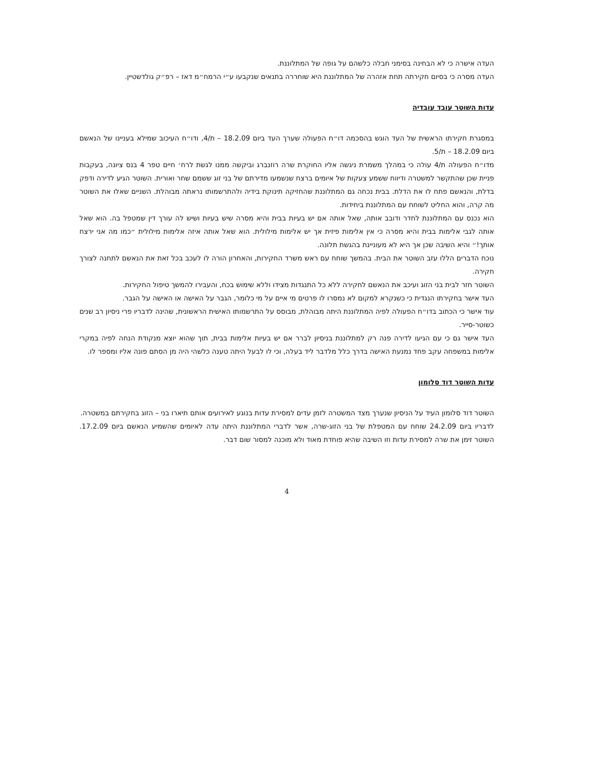העדה אישרה כי לא הבחינה בסימני חבלה כלשהם על גופה של המתלוננת.
העדה מסרה כי בסיום חקירתה תחת אזהרה של המתלוננת היא שוחררה בתנאים שנקבעו ע״י הרמח״מ דאז – רפ״ק גולדשטיין.
עדות השוטר עובד עובדיה
במסגרת חקירתו הראשית של העד הוגש בהסכמה דו״ח הפעולה שערך העד ביום 18.2.09 – ת/4, ודו״ח העיכוב שמילא בעניינו של הנאשם ביום 18.2.09 – ת/5.
מדו״ח הפעולה ת/4 עולה כי במהלך משמרת ניגשה אליו החוקרת שרה רוזנברג וביקשה ממנו לגשת לרח׳ חיים טפר 4 בנס ציונה, בעקבות פניית שכן שהתקשר למשטרה ודיווח ששמע צעקות של איומים ברצח שנשמעו מדירתם של בני זוג ששמם שחר ואורית. השוטר הגיע לדירה ודפק בדלת, והנאשם פתח לו את הדלת. בבית נכחה גם המתלוננת שהחזיקה תינוקת בידיה ולהתרשמותו נראתה מבוהלת. השניים שאלו את השוטר מה קרה, והוא החליט לשוחח עם המתלוננת ביחידות.
הוא נכנס עם המתלוננת לחדר ודובב אותה, שאל אותה אם יש בעיות בבית והיא מסרה שיש בעיות ושיש לה עורך דין שמטפל בה. הוא שאל אותה לגבי אלימות בבית והיא מסרה כי אין אלימות פיזית אך יש אלימות מילולית. הוא שאל אותה איזה אלימות מילולית ״כמו מה אני ירצח אותך!״ והיא השיבה שכן אך היא לא מעוניינת בהגשת תלונה.
נוכח הדברים הללו עזב השוטר את הבית. בהמשך שוחח עם ראש משרד החקירות, והאחרון הורה לו לעכב בכל זאת את הנאשם לתחנה לצורך חקירה.
השוטר חזר לבית בני הזוג ועיכב את הנאשם לחקירה ללא כל התנגדות מצידו וללא שימוש בכח, והעבירו להמשך טיפול החקירות.
העד אישר בחקירתו הנגדית כי כשנקרא למקום לא נמסרו לו פרטים מי איים על מי כלומר, הגבר על האישה או האישה על הגבר.
עוד אישר כי הכתוב בדו״ח הפעולה לפיה המתלוננת היתה מבוהלת, מבוסס על התרשמותו האישית הראשונית, שהינה לדבריו פרי ניסיון רב שנים כשוטר-סייר.
העד אישר גם כי עם הגיעו לדירה פנה רק למתלוננת בניסיון לברר אם יש בעיות אלימות בבית, תוך שהוא יוצא מנקודת הנחה לפיה במקרי אלימות במשפחה עקב פחד נמנעת האישה בדרך כלל מלדבר ליד בעלה, וכי לו לבעל היתה טענה כלשהי היה מן הסתם פונה אליו ומספר לו.
עדות השוטר דוד סלומון
השוטר דוד סלומון העיד על הניסיון שנערך מצד המשטרה לזמן עדים למסירת עדות בנוגע לאירועים אותם תיארו בני – הזוג בחקירתם במשטרה.
לדבריו ביום 24.2.09 שוחח עם המטפלת של בני הזוג-שרה, אשר לדברי המתלוננת היתה עדה לאיומים שהשמיע הנאשם ביום 17.2.09. השוטר זימן את שרה למסירת עדות וזו השיבה שהיא פוחדת מאוד ולא מוכנה למסור שום דבר.
4